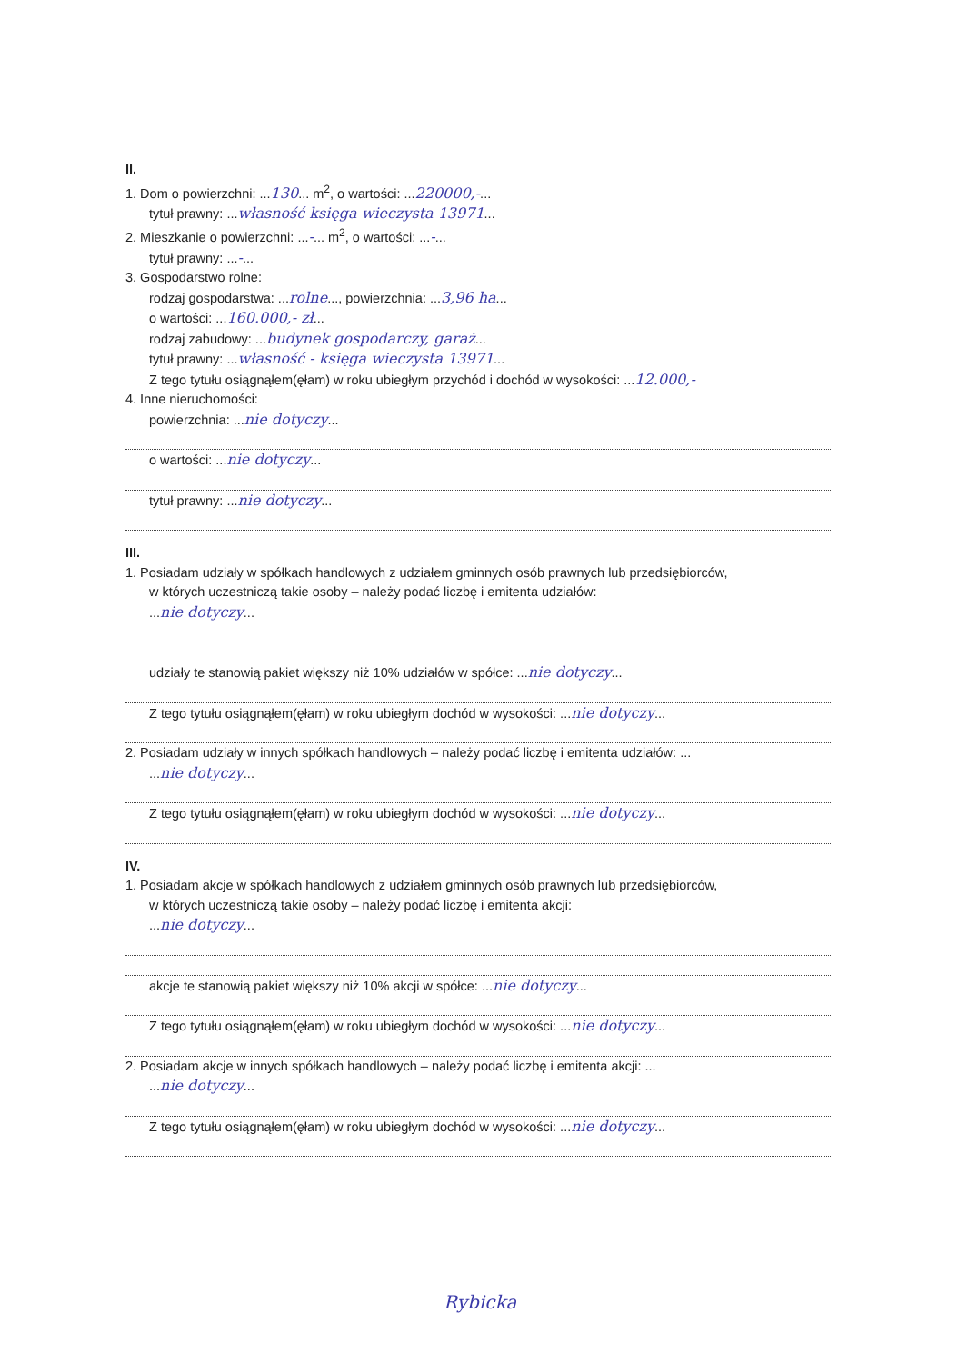II.
1. Dom o powierzchni: ...130... m<sup>2</sup>, o wartości: ...220000,-...
tytuł prawny: ...własność księga wieczysta 13971...
2. Mieszkanie o powierzchni: ...-... m<sup>2</sup>, o wartości: ...-...
tytuł prawny: ...-...
3. Gospodarstwo rolne:
rodzaj gospodarstwa: ...rolne..., powierzchnia: ...3,96 ha...
o wartości: ...160.000,- zł...
rodzaj zabudowy: ...budynek gospodarczy, garaż...
tytuł prawny: ...własność - księga wieczysta 13971...
Z tego tytułu osiągnąłem(ęłam) w roku ubiegłym przychód i dochód w wysokości: ...12.000,-
4. Inne nieruchomości:
powierzchnia: ...nie dotyczy...
o wartości: ...nie dotyczy...
tytuł prawny: ...nie dotyczy...
III.
1. Posiadam udziały w spółkach handlowych z udziałem gminnych osób prawnych lub przedsiębiorców,
w których uczestniczą takie osoby – należy podać liczbę i emitenta udziałów:
...nie dotyczy...
udziały te stanowią pakiet większy niż 10% udziałów w spółce: ...nie dotyczy...
Z tego tytułu osiągnąłem(ęłam) w roku ubiegłym dochód w wysokości: ...nie dotyczy...
2. Posiadam udziały w innych spółkach handlowych – należy podać liczbę i emitenta udziałów: ...
...nie dotyczy...
Z tego tytułu osiągnąłem(ęłam) w roku ubiegłym dochód w wysokości: ...nie dotyczy...
IV.
1. Posiadam akcje w spółkach handlowych z udziałem gminnych osób prawnych lub przedsiębiorców,
w których uczestniczą takie osoby – należy podać liczbę i emitenta akcji:
...nie dotyczy...
akcje te stanowią pakiet większy niż 10% akcji w spółce: ...nie dotyczy...
Z tego tytułu osiągnąłem(ęłam) w roku ubiegłym dochód w wysokości: ...nie dotyczy...
2. Posiadam akcje w innych spółkach handlowych – należy podać liczbę i emitenta akcji: ...
...nie dotyczy...
Z tego tytułu osiągnąłem(ęłam) w roku ubiegłym dochód w wysokości: ...nie dotyczy...
Rybicka